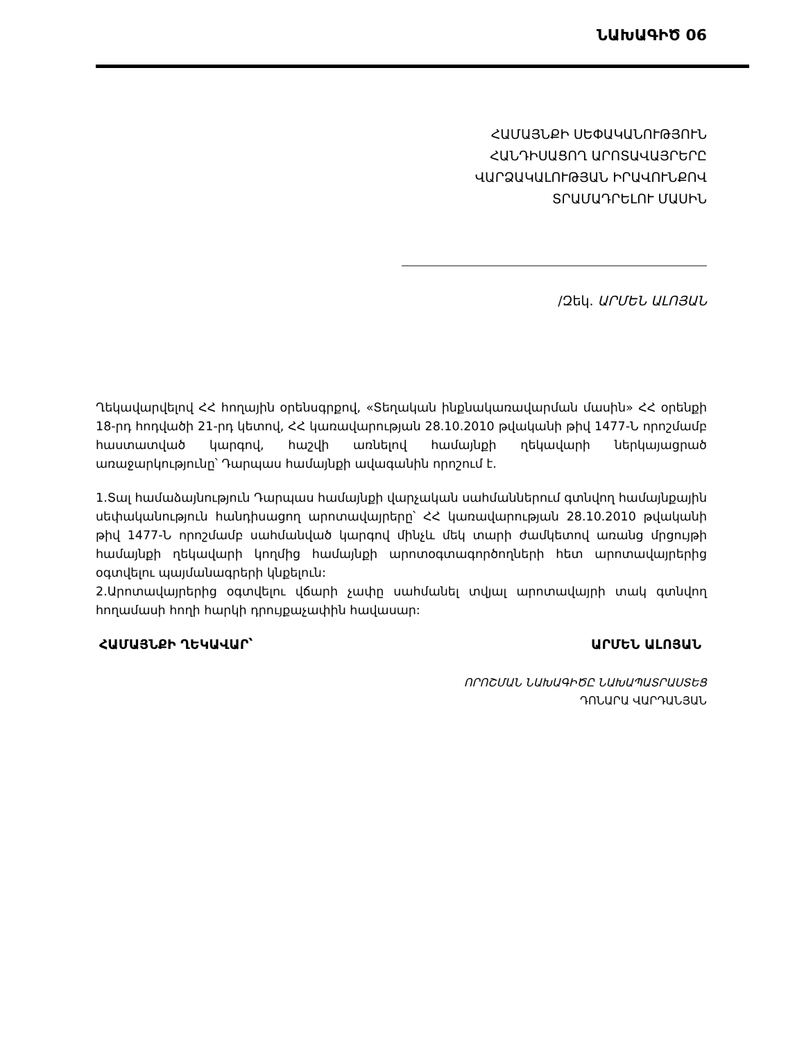ՆԱԽԱԳԻԾ 06
ՀԱՄԱՅՆՔԻ ՍԵՓԱԿԱՆՈՒԹՅՈՒՆ
ՀԱՆԴԻՍԱՑՈՂ ԱՐՈՏԱՎԱՅՐԵՐԸ
ՎԱՐՁԱԿԱԼՈՒԹՅԱՆ ԻՐԱՎՈՒՆՔՈՎ
ՏՐԱՄԱԴՐԵԼՈՒ ՄԱՍԻՆ
/Զեկ. ԱՐՄԵՆ ԱԼՈՅԱՆ
Ղեկավարվելով ՀՀ հողային օրենսգրքով, «Տեղական ինքնակառավարման մասին» ՀՀ օրենքի 18-րդ հոդվածի 21-րդ կետով, ՀՀ կառավարության 28.10.2010 թվականի թիվ 1477-Ն որոշմամբ հաստատված կարգով, հաշվի առնելով համայնքի ղեկավարի ներկայացրած առաջարկությունը՝ Դարպաս համայնքի ավագանին որոշում է.
1.Տալ համաձայնություն Դարպաս համայնքի վարչական սահմաններում գտնվող համայնքային սեփականություն հանդիսացող արոտավայրերը՝ ՀՀ կառավարության 28.10.2010 թվականի թիվ 1477-Ն որոշմամբ սահմանված կարգով մինչև մեկ տարի ժամկետով առանց մրցույթի համայնքի ղեկավարի կողմից համայնքի արոտօգտագործողների հետ արոտավայրերից օգտվելու պայմանագրերի կնքելուն:
2.Արոտավայրերից օգտվելու վճարի չափը սահմանել տվյալ արոտավայրի տակ գտնվող հողամասի հողի հարկի դրույքաչափին հավասար:
ՀԱՄԱՅՆՔԻ ՂԵԿԱՎԱՐ՝ ԱՐՄԵՆ ԱԼՈՅԱՆ
ՈՐՈՇՄԱՆ ՆԱԽԱԳԻԾԸ ՆԱԽԱՊԱՏՐԱՍՏԵՑ
ԴՈՆԱՐԱ ՎԱՐԴԱՆՅԱՆ